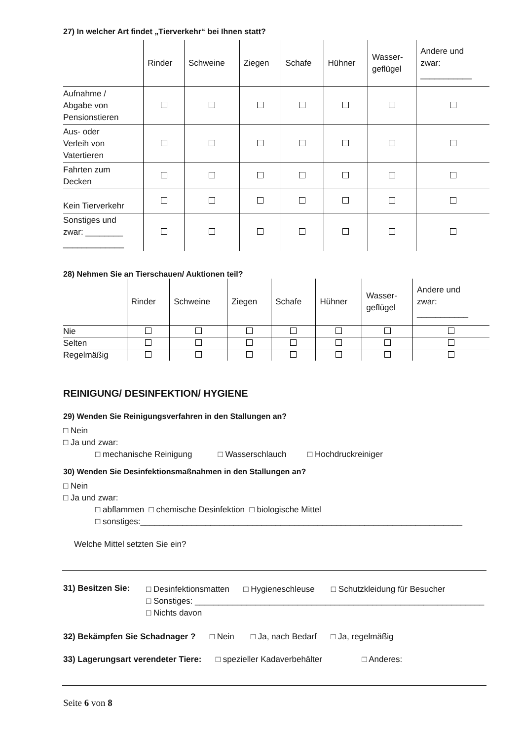27) In welcher Art findet „Tierverkehr“ bei Ihnen statt?
| | Rinder | Schweine | Ziegen | Schafe | Hühner | Wasser- geflügel | Andere und zwar: ___________ |
| --- | --- | --- | --- | --- | --- | --- | --- |
| Aufnahme / Abgabe von Pensionstieren | | | | | | | |
| Aus- oder Verleih von Vatertieren | | | | | | | |
| Fahrten zum Decken | | | | | | | |
| Kein Tierverkehr | | | | | | | |
| Sonstiges und zwar: ________ _____________ | | | | | | | |
28) Nehmen Sie an Tierschauen/ Auktionen teil?
| | Rinder | Schweine | Ziegen | Schafe | Hühner | Wasser- geflügel | Andere und zwar: ___________ |
| --- | --- | --- | --- | --- | --- | --- | --- |
| Nie | | | | | | | |
| Selten | | | | | | | |
| Regelmäßig | | | | | | | |
REINIGUNG/ DESINFEKTION/ HYGIENE
29) Wenden Sie Reinigungsverfahren in den Stallungen an?
□ Nein
□ Ja und zwar:
□ mechanische Reinigung □ Wasserschlauch □ Hochdruckreiniger
30) Wenden Sie Desinfektionsmaßnahmen in den Stallungen an?
□ Nein
□ Ja und zwar:
□ abflammen □ chemische Desinfektion □ biologische Mittel
□ sonstiges:_____________________________________________________________________
Welche Mittel setzten Sie ein?
31) Besitzen Sie:
□ Desinfektionsmatten □ Hygieneschleuse □ Schutzkleidung für Besucher
□ Sonstiges: ______________________________________________________________
□ Nichts davon
32) Bekämpfen Sie Schadnager ? □ Nein □ Ja, nach Bedarf □ Ja, regelmäßig
33) Lagerungsart verendeter Tiere: □ spezieller Kadaverbehälter □ Anderes:
Seite 6 von 8